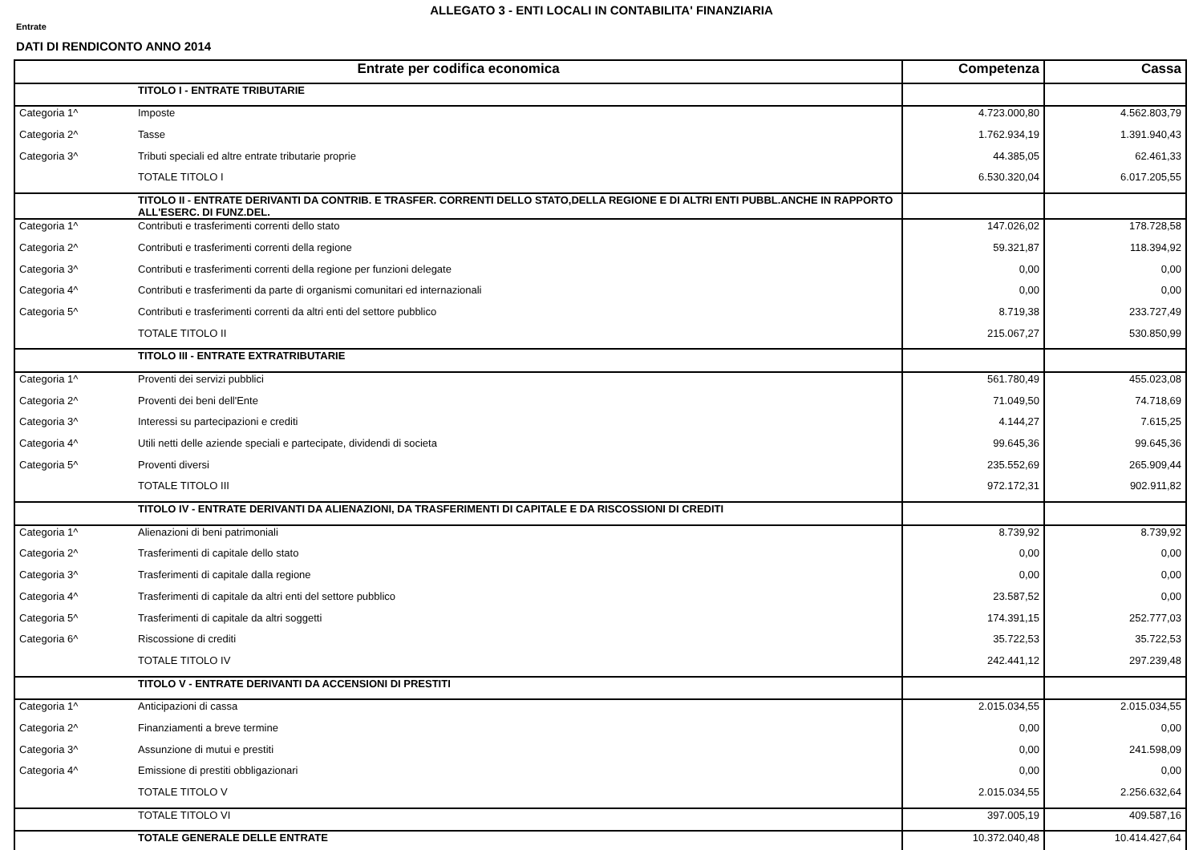ALLEGATO 3 - ENTI LOCALI IN CONTABILITA' FINANZIARIA
Entrate
DATI DI RENDICONTO ANNO 2014
| Entrate per codifica economica | | Competenza | Cassa |
| --- | --- | --- | --- |
| | TITOLO I - ENTRATE TRIBUTARIE | | |
| Categoria 1^ | Imposte | 4.723.000,80 | 4.562.803,79 |
| Categoria 2^ | Tasse | 1.762.934,19 | 1.391.940,43 |
| Categoria 3^ | Tributi speciali ed altre entrate tributarie proprie | 44.385,05 | 62.461,33 |
| | TOTALE TITOLO I | 6.530.320,04 | 6.017.205,55 |
| | TITOLO II - ENTRATE DERIVANTI DA CONTRIB. E TRASFER. CORRENTI DELLO STATO,DELLA REGIONE E DI ALTRI ENTI PUBBL.ANCHE IN RAPPORTO ALL'ESERC. DI FUNZ.DEL. | | |
| Categoria 1^ | Contributi e trasferimenti correnti dello stato | 147.026,02 | 178.728,58 |
| Categoria 2^ | Contributi e trasferimenti correnti della regione | 59.321,87 | 118.394,92 |
| Categoria 3^ | Contributi e trasferimenti correnti della regione per funzioni delegate | 0,00 | 0,00 |
| Categoria 4^ | Contributi e trasferimenti da parte di organismi comunitari ed internazionali | 0,00 | 0,00 |
| Categoria 5^ | Contributi e trasferimenti correnti da altri enti del settore pubblico | 8.719,38 | 233.727,49 |
| | TOTALE TITOLO II | 215.067,27 | 530.850,99 |
| | TITOLO III - ENTRATE EXTRATRIBUTARIE | | |
| Categoria 1^ | Proventi dei servizi pubblici | 561.780,49 | 455.023,08 |
| Categoria 2^ | Proventi dei beni dell'Ente | 71.049,50 | 74.718,69 |
| Categoria 3^ | Interessi su partecipazioni e crediti | 4.144,27 | 7.615,25 |
| Categoria 4^ | Utili netti delle aziende speciali e partecipate, dividendi di societa | 99.645,36 | 99.645,36 |
| Categoria 5^ | Proventi diversi | 235.552,69 | 265.909,44 |
| | TOTALE TITOLO III | 972.172,31 | 902.911,82 |
| | TITOLO IV - ENTRATE DERIVANTI DA ALIENAZIONI, DA TRASFERIMENTI DI CAPITALE E DA RISCOSSIONI DI CREDITI | | |
| Categoria 1^ | Alienazioni di beni patrimoniali | 8.739,92 | 8.739,92 |
| Categoria 2^ | Trasferimenti di capitale dello stato | 0,00 | 0,00 |
| Categoria 3^ | Trasferimenti di capitale dalla regione | 0,00 | 0,00 |
| Categoria 4^ | Trasferimenti di capitale da altri enti del settore pubblico | 23.587,52 | 0,00 |
| Categoria 5^ | Trasferimenti di capitale da altri soggetti | 174.391,15 | 252.777,03 |
| Categoria 6^ | Riscossione di crediti | 35.722,53 | 35.722,53 |
| | TOTALE TITOLO IV | 242.441,12 | 297.239,48 |
| | TITOLO V - ENTRATE DERIVANTI DA ACCENSIONI DI PRESTITI | | |
| Categoria 1^ | Anticipazioni di cassa | 2.015.034,55 | 2.015.034,55 |
| Categoria 2^ | Finanziamenti a breve termine | 0,00 | 0,00 |
| Categoria 3^ | Assunzione di mutui e prestiti | 0,00 | 241.598,09 |
| Categoria 4^ | Emissione di prestiti obbligazionari | 0,00 | 0,00 |
| | TOTALE TITOLO V | 2.015.034,55 | 2.256.632,64 |
| | TOTALE TITOLO VI | 397.005,19 | 409.587,16 |
| | TOTALE GENERALE DELLE ENTRATE | 10.372.040,48 | 10.414.427,64 |